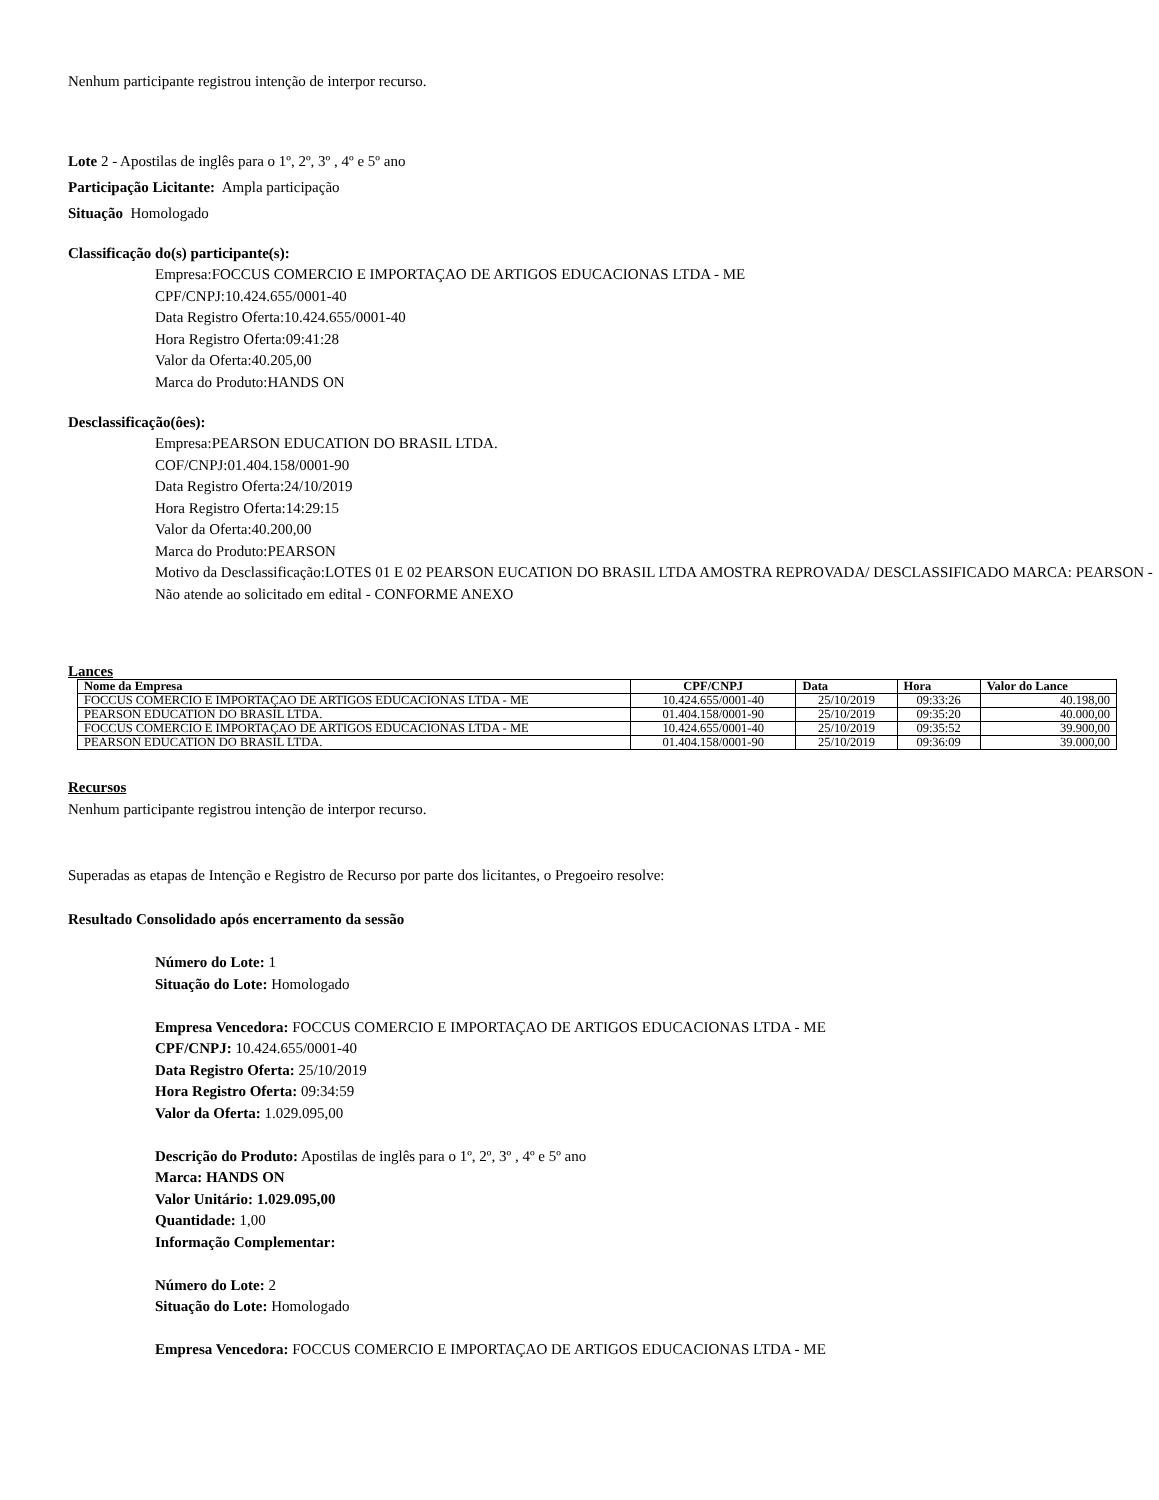Nenhum participante registrou intenção de interpor recurso.
Lote 2 - Apostilas de inglês para o 1º, 2º, 3º , 4º e 5º ano
Participação Licitante: Ampla participação
Situação Homologado
Classificação do(s) participante(s):
Empresa:FOCCUS COMERCIO E IMPORTAÇAO DE ARTIGOS EDUCACIONAS LTDA - ME
CPF/CNPJ:10.424.655/0001-40
Data Registro Oferta:10.424.655/0001-40
Hora Registro Oferta:09:41:28
Valor da Oferta:40.205,00
Marca do Produto:HANDS ON
Desclassificação(ôes):
Empresa:PEARSON EDUCATION DO BRASIL LTDA.
COF/CNPJ:01.404.158/0001-90
Data Registro Oferta:24/10/2019
Hora Registro Oferta:14:29:15
Valor da Oferta:40.200,00
Marca do Produto:PEARSON
Motivo da Desclassificação:LOTES 01 E 02 PEARSON EUCATION DO BRASIL LTDA AMOSTRA REPROVADA/ DESCLASSIFICADO MARCA: PEARSON - Não atende ao solicitado em edital - CONFORME ANEXO
Lances
| Nome da Empresa | CPF/CNPJ | Data | Hora | Valor do Lance |
| --- | --- | --- | --- | --- |
| FOCCUS COMERCIO E IMPORTAÇAO DE ARTIGOS EDUCACIONAS LTDA - ME | 10.424.655/0001-40 | 25/10/2019 | 09:33:26 | 40.198,00 |
| PEARSON EDUCATION DO BRASIL LTDA. | 01.404.158/0001-90 | 25/10/2019 | 09:35:20 | 40.000,00 |
| FOCCUS COMERCIO E IMPORTAÇAO DE ARTIGOS EDUCACIONAS LTDA - ME | 10.424.655/0001-40 | 25/10/2019 | 09:35:52 | 39.900,00 |
| PEARSON EDUCATION DO BRASIL LTDA. | 01.404.158/0001-90 | 25/10/2019 | 09:36:09 | 39.000,00 |
Recursos
Nenhum participante registrou intenção de interpor recurso.
Superadas as etapas de Intenção e Registro de Recurso por parte dos licitantes, o Pregoeiro resolve:
Resultado Consolidado após encerramento da sessão
Número do Lote: 1
Situação do Lote: Homologado
Empresa Vencedora: FOCCUS COMERCIO E IMPORTAÇAO DE ARTIGOS EDUCACIONAS LTDA - ME
CPF/CNPJ: 10.424.655/0001-40
Data Registro Oferta: 25/10/2019
Hora Registro Oferta: 09:34:59
Valor da Oferta: 1.029.095,00
Descrição do Produto: Apostilas de inglês para o 1º, 2º, 3º , 4º e 5º ano
Marca: HANDS ON
Valor Unitário: 1.029.095,00
Quantidade: 1,00
Informação Complementar:
Número do Lote: 2
Situação do Lote: Homologado
Empresa Vencedora: FOCCUS COMERCIO E IMPORTAÇAO DE ARTIGOS EDUCACIONAS LTDA - ME